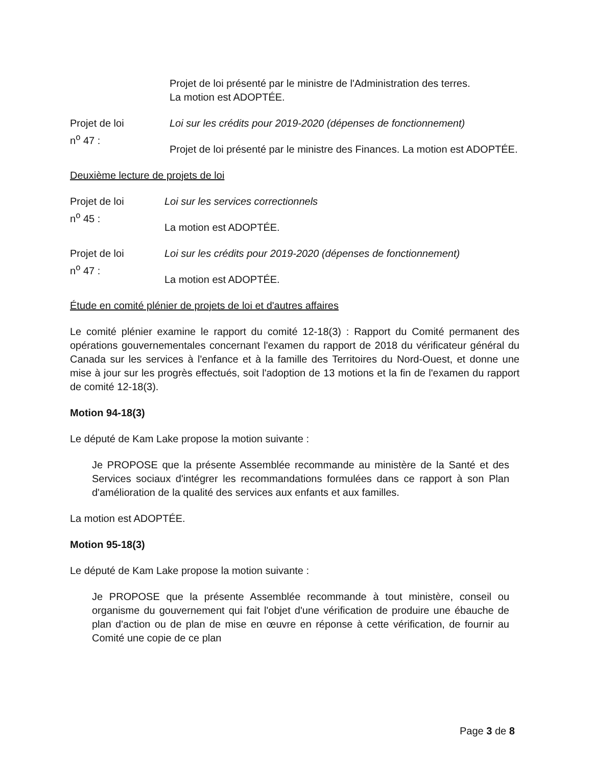Projet de loi présenté par le ministre de l'Administration des terres.
La motion est ADOPTÉE.
Projet de loi
n<sup>o</sup> 47 :
Loi sur les crédits pour 2019-2020 (dépenses de fonctionnement)
Projet de loi présenté par le ministre des Finances. La motion est ADOPTÉE.
Deuxième lecture de projets de loi
Projet de loi
n<sup>o</sup> 45 :
Loi sur les services correctionnels
La motion est ADOPTÉE.
Projet de loi
n<sup>o</sup> 47 :
Loi sur les crédits pour 2019-2020 (dépenses de fonctionnement)
La motion est ADOPTÉE.
Étude en comité plénier de projets de loi et d'autres affaires
Le comité plénier examine le rapport du comité 12-18(3) : Rapport du Comité permanent des opérations gouvernementales concernant l'examen du rapport de 2018 du vérificateur général du Canada sur les services à l'enfance et à la famille des Territoires du Nord-Ouest, et donne une mise à jour sur les progrès effectués, soit l'adoption de 13 motions et la fin de l'examen du rapport de comité 12-18(3).
Motion 94-18(3)
Le député de Kam Lake propose la motion suivante :
Je PROPOSE que la présente Assemblée recommande au ministère de la Santé et des Services sociaux d'intégrer les recommandations formulées dans ce rapport à son Plan d'amélioration de la qualité des services aux enfants et aux familles.
La motion est ADOPTÉE.
Motion 95-18(3)
Le député de Kam Lake propose la motion suivante :
Je PROPOSE que la présente Assemblée recommande à tout ministère, conseil ou organisme du gouvernement qui fait l'objet d'une vérification de produire une ébauche de plan d'action ou de plan de mise en œuvre en réponse à cette vérification, de fournir au Comité une copie de ce plan
Page 3 de 8